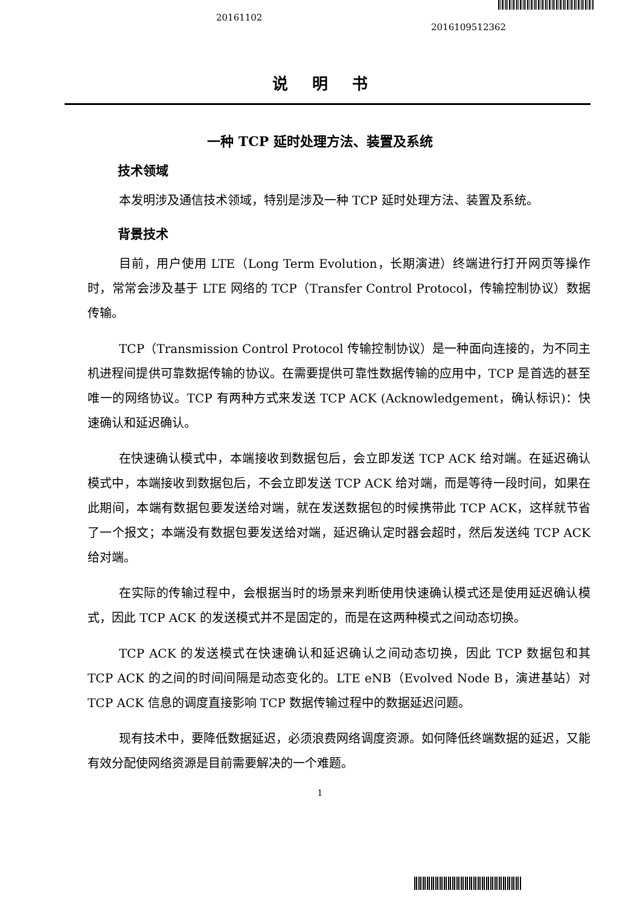20161102
2016109512362
说明书
一种 TCP 延时处理方法、装置及系统
技术领域
本发明涉及通信技术领域，特别是涉及一种 TCP 延时处理方法、装置及系统。
背景技术
目前，用户使用 LTE（Long Term Evolution，长期演进）终端进行打开网页等操作时，常常会涉及基于 LTE 网络的 TCP（Transfer Control Protocol，传输控制协议）数据传输。
TCP（Transmission Control Protocol 传输控制协议）是一种面向连接的，为不同主机进程间提供可靠数据传输的协议。在需要提供可靠性数据传输的应用中，TCP 是首选的甚至唯一的网络协议。TCP 有两种方式来发送 TCP ACK (Acknowledgement，确认标识)：快速确认和延迟确认。
在快速确认模式中，本端接收到数据包后，会立即发送 TCP ACK 给对端。在延迟确认模式中，本端接收到数据包后，不会立即发送 TCP ACK 给对端，而是等待一段时间，如果在此期间，本端有数据包要发送给对端，就在发送数据包的时候携带此 TCP ACK，这样就节省了一个报文；本端没有数据包要发送给对端，延迟确认定时器会超时，然后发送纯 TCP ACK 给对端。
在实际的传输过程中，会根据当时的场景来判断使用快速确认模式还是使用延迟确认模式，因此 TCP ACK 的发送模式并不是固定的，而是在这两种模式之间动态切换。
TCP ACK 的发送模式在快速确认和延迟确认之间动态切换，因此 TCP 数据包和其 TCP ACK 的之间的时间间隔是动态变化的。LTE eNB（Evolved Node B，演进基站）对 TCP ACK 信息的调度直接影响 TCP 数据传输过程中的数据延迟问题。
现有技术中，要降低数据延迟，必须浪费网络调度资源。如何降低终端数据的延迟，又能有效分配使网络资源是目前需要解决的一个难题。
1